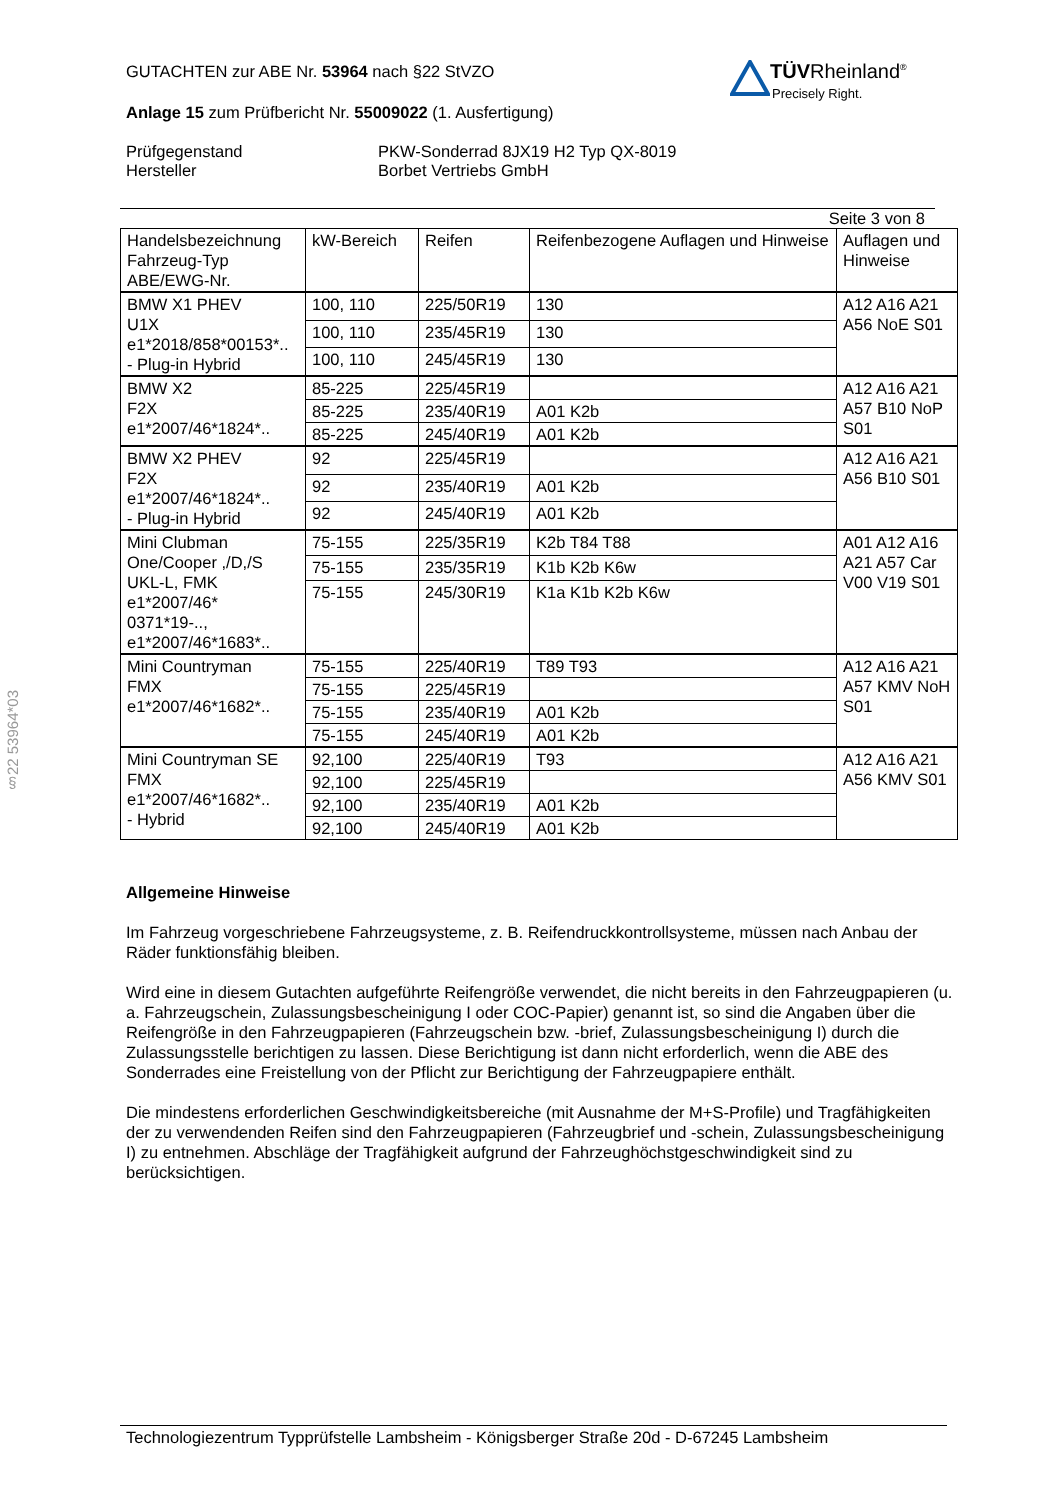GUTACHTEN zur ABE Nr. 53964 nach §22 StVZO
Anlage 15 zum Prüfbericht Nr. 55009022 (1. Ausfertigung)
Prüfgegenstand
Hersteller
PKW-Sonderrad 8JX19 H2 Typ QX-8019
Borbet Vertriebs GmbH
TÜVRheinland<sup>®</sup>
Precisely Right.
§22 53964*03
Seite 3 von 8
| Handelsbezeichnung Fahrzeug-Typ ABE/EWG-Nr. | kW-Bereich | Reifen | Reifenbezogene Auflagen und Hinweise | Auflagen und Hinweise |
| --- | --- | --- | --- | --- |
| BMW X1 PHEV U1X e1*2018/858*00153*.. - Plug-in Hybrid | 100, 110 | 225/50R19 | 130 | A12 A16 A21 A56 NoE S01 |
| | 100, 110 | 235/45R19 | 130 | |
| | 100, 110 | 245/45R19 | 130 | |
| BMW X2 F2X e1*2007/46*1824*.. | 85-225 | 225/45R19 | | A12 A16 A21 A57 B10 NoP S01 |
| | 85-225 | 235/40R19 | A01 K2b | |
| | 85-225 | 245/40R19 | A01 K2b | |
| BMW X2 PHEV F2X e1*2007/46*1824*.. - Plug-in Hybrid | 92 | 225/45R19 | | A12 A16 A21 A56 B10 S01 |
| | 92 | 235/40R19 | A01 K2b | |
| | 92 | 245/40R19 | A01 K2b | |
| Mini Clubman One/Cooper ,/D,/S UKL-L, FMK e1*2007/46* 0371*19-.., e1*2007/46*1683*.. | 75-155 | 225/35R19 | K2b T84 T88 | A01 A12 A16 A21 A57 Car V00 V19 S01 |
| | 75-155 | 235/35R19 | K1b K2b K6w | |
| | 75-155 | 245/30R19 | K1a K1b K2b K6w | |
| Mini Countryman FMX e1*2007/46*1682*.. | 75-155 | 225/40R19 | T89 T93 | A12 A16 A21 A57 KMV NoH S01 |
| | 75-155 | 225/45R19 | | |
| | 75-155 | 235/40R19 | A01 K2b | |
| | 75-155 | 245/40R19 | A01 K2b | |
| Mini Countryman SE FMX e1*2007/46*1682*.. - Hybrid | 92,100 | 225/40R19 | T93 | A12 A16 A21 A56 KMV S01 |
| | 92,100 | 225/45R19 | | |
| | 92,100 | 235/40R19 | A01 K2b | |
| | 92,100 | 245/40R19 | A01 K2b | |
Allgemeine Hinweise
Im Fahrzeug vorgeschriebene Fahrzeugsysteme, z. B. Reifendruckkontrollsysteme, müssen nach Anbau der Räder funktionsfähig bleiben.
Wird eine in diesem Gutachten aufgeführte Reifengröße verwendet, die nicht bereits in den Fahrzeugpapieren (u. a. Fahrzeugschein, Zulassungsbescheinigung I oder COC-Papier) genannt ist, so sind die Angaben über die Reifengröße in den Fahrzeugpapieren (Fahrzeugschein bzw. -brief, Zulassungsbescheinigung I) durch die Zulassungsstelle berichtigen zu lassen. Diese Berichtigung ist dann nicht erforderlich, wenn die ABE des Sonderrades eine Freistellung von der Pflicht zur Berichtigung der Fahrzeugpapiere enthält.
Die mindestens erforderlichen Geschwindigkeitsbereiche (mit Ausnahme der M+S-Profile) und Tragfähigkeiten der zu verwendenden Reifen sind den Fahrzeugpapieren (Fahrzeugbrief und -schein, Zulassungsbescheinigung I) zu entnehmen. Abschläge der Tragfähigkeit aufgrund der Fahrzeughöchstgeschwindigkeit sind zu berücksichtigen.
Technologiezentrum Typprüfstelle Lambsheim - Königsberger Straße 20d - D-67245 Lambsheim